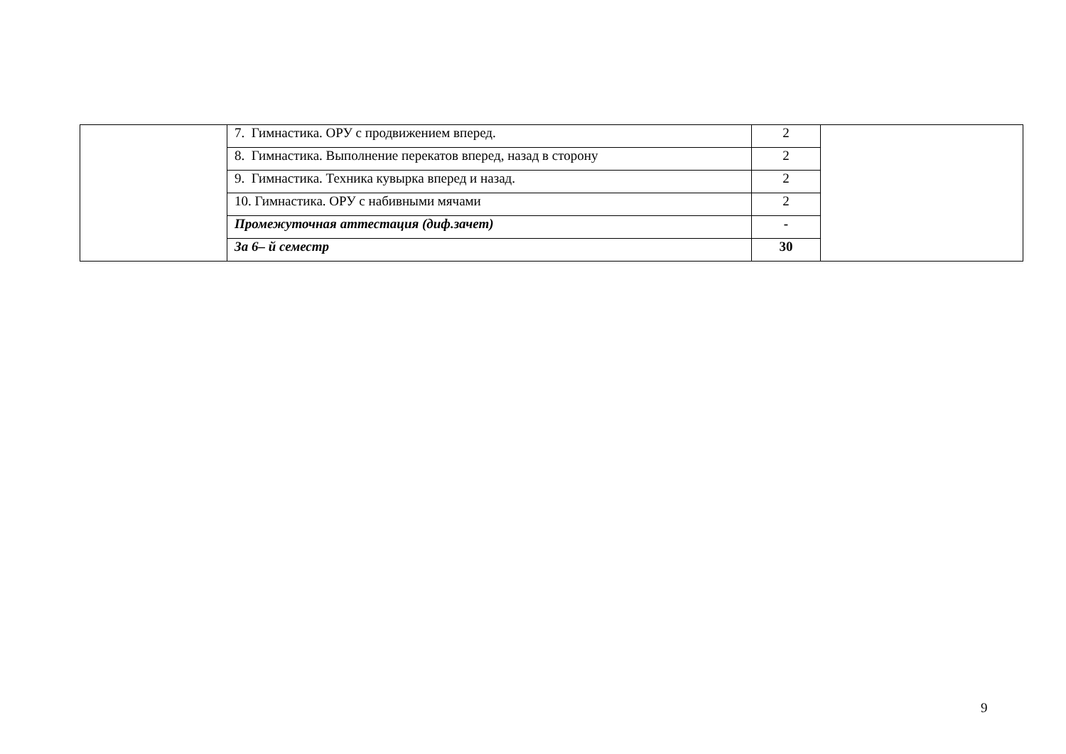| | 7. Гимнастика. ОРУ с продвижением вперед. | 2 | |
| | 8. Гимнастика. Выполнение перекатов вперед, назад в сторону | 2 | |
| | 9. Гимнастика. Техника кувырка вперед и назад. | 2 | |
| | 10. Гимнастика. ОРУ с набивными мячами | 2 | |
| | Промежуточная аттестация (диф.зачет) | - | |
| | За 6– й семестр | 30 | |
9